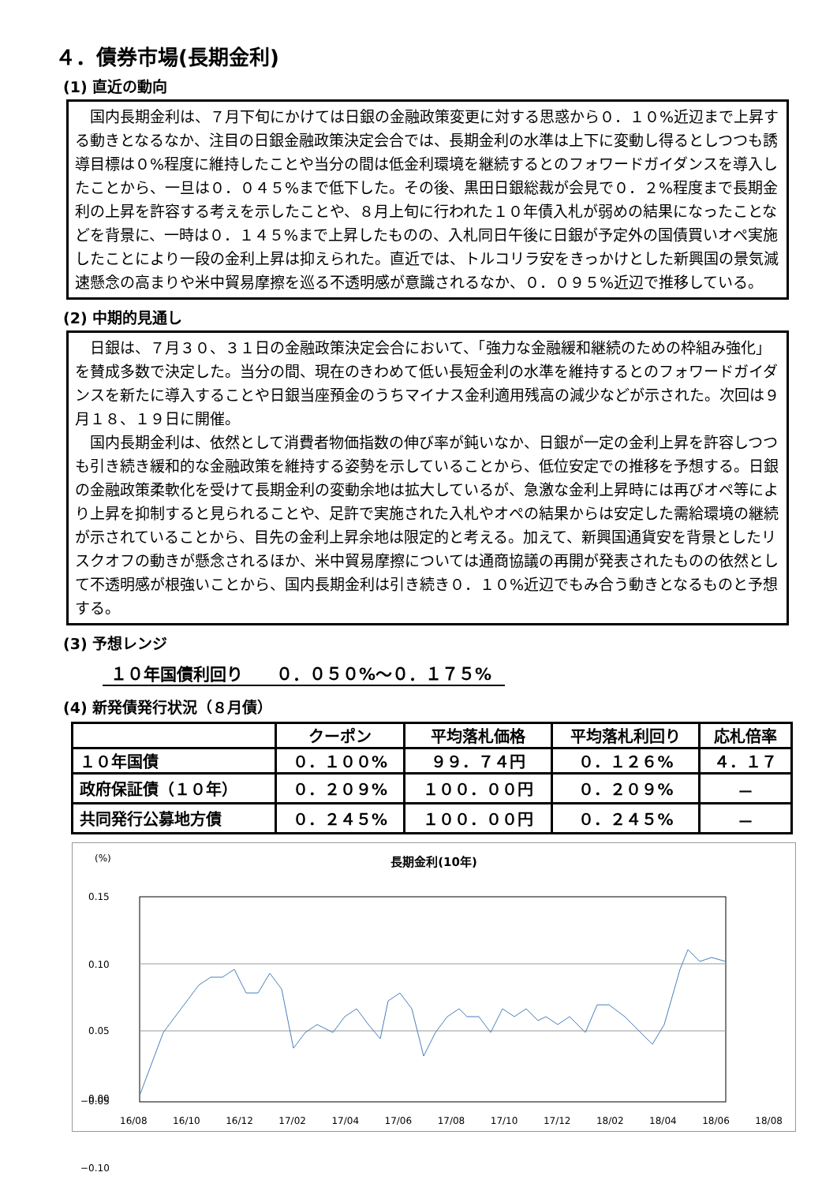４．債券市場(長期金利)
(1) 直近の動向
国内長期金利は、７月下旬にかけては日銀の金融政策変更に対する思惑から０．１０%近辺まで上昇する動きとなるなか、注目の日銀金融政策決定会合では、長期金利の水準は上下に変動し得るとしつつも誘導目標は０%程度に維持したことや当分の間は低金利環境を継続するとのフォワードガイダンスを導入したことから、一旦は０．０４５%まで低下した。その後、黒田日銀総裁が会見で０．２%程度まで長期金利の上昇を許容する考えを示したことや、８月上旬に行われた１０年債入札が弱めの結果になったことなどを背景に、一時は０．１４５%まで上昇したものの、入札同日午後に日銀が予定外の国債買いオペ実施したことにより一段の金利上昇は抑えられた。直近では、トルコリラ安をきっかけとした新興国の景気減速懸念の高まりや米中貿易摩擦を巡る不透明感が意識されるなか、０．０９５%近辺で推移している。
(2) 中期的見通し
日銀は、７月３０、３１日の金融政策決定会合において、「強力な金融緩和継続のための枠組み強化」を賛成多数で決定した。当分の間、現在のきわめて低い長短金利の水準を維持するとのフォワードガイダンスを新たに導入することや日銀当座預金のうちマイナス金利適用残高の減少などが示された。次回は９月１８、１９日に開催。
国内長期金利は、依然として消費者物価指数の伸び率が鈍いなか、日銀が一定の金利上昇を許容しつつも引き続き緩和的な金融政策を維持する姿勢を示していることから、低位安定での推移を予想する。日銀の金融政策柔軟化を受けて長期金利の変動余地は拡大しているが、急激な金利上昇時には再びオペ等により上昇を抑制すると見られることや、足許で実施された入札やオペの結果からは安定した需給環境の継続が示されていることから、目先の金利上昇余地は限定的と考える。加えて、新興国通貨安を背景としたリスクオフの動きが懸念されるほか、米中貿易摩擦については通商協議の再開が発表されたものの依然として不透明感が根強いことから、国内長期金利は引き続き０．１０%近辺でもみ合う動きとなるものと予想する。
(3) 予想レンジ
１０年国債利回り　　０．０５０%～０．１７５%
(4) 新発債発行状況（８月債）
| | クーポン | 平均落札価格 | 平均落札利回り | 応札倍率 |
| --- | --- | --- | --- | --- |
| １０年国債 | ０．１００% | ９９．７４円 | ０．１２６% | ４．１７ |
| 政府保証債（１０年） | ０．２０９% | １００．００円 | ０．２０９% | － |
| 共同発行公募地方債 | ０．２４５% | １００．００円 | ０．２４５% | － |
(%)
長期金利(10年)
0.15
0.10
0.05
0.00
16/08 16/10 16/12 17/02 17/04 17/06 17/08 17/10 17/12 18/02 18/04 18/06 18/08
−0.05
−0.10